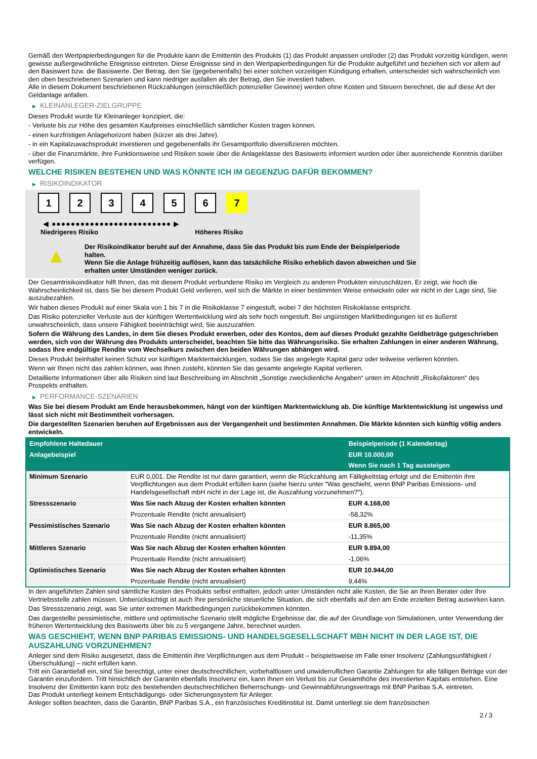Gemäß den Wertpapierbedingungen für die Produkte kann die Emittentin des Produkts (1) das Produkt anpassen und/oder (2) das Produkt vorzeitig kündigen, wenn gewisse außergewöhnliche Ereignisse eintreten. Diese Ereignisse sind in den Wertpapierbedingungen für die Produkte aufgeführt und beziehen sich vor allem auf den Basiswert bzw. die Basiswerte. Der Betrag, den Sie (gegebenenfalls) bei einer solchen vorzeitigen Kündigung erhalten, unterscheidet sich wahrscheinlich von den oben beschriebenen Szenarien und kann niedriger ausfallen als der Betrag, den Sie investiert haben.
Alle in diesem Dokument beschriebenen Rückzahlungen (einschließlich potenzieller Gewinne) werden ohne Kosten und Steuern berechnet, die auf diese Art der Geldanlage anfallen.
▶ KLEINANLEGER-ZIELGRUPPE
Dieses Produkt wurde für Kleinanleger konzipiert, die:
- Verluste bis zur Höhe des gesamten Kaufpreises einschließlich sämtlicher Kosten tragen können.
- einen kurzfristigen Anlagehorizont haben (kürzer als drei Jahre).
- in ein Kapitalzuwachsprodukt investieren und gegebenenfalls ihr Gesamtportfolio diversifizieren möchten.
- über die Finanzmärkte, ihre Funktionsweise und Risiken sowie über die Anlageklasse des Basiswerts informiert wurden oder über ausreichende Kenntnis darüber verfügen.
WELCHE RISIKEN BESTEHEN UND WAS KÖNNTE ICH IM GEGENZUG DAFÜR BEKOMMEN?
▶ RISIKOINDIKATOR
1 2 3 4 5 6 7
◀ ●●●●●●●●●●●●●●●●●●●●●●●●● ▶
Niedrigeres Risiko Höheres Risiko
▲
Der Risikoindikator beruht auf der Annahme, dass Sie das Produkt bis zum Ende der Beispielperiode halten.
Wenn Sie die Anlage frühzeitig auflösen, kann das tatsächliche Risiko erheblich davon abweichen und Sie erhalten unter Umständen weniger zurück.
Der Gesamtrisikoindikator hilft Ihnen, das mit diesem Produkt verbundene Risiko im Vergleich zu anderen Produkten einzuschätzen. Er zeigt, wie hoch die Wahrscheinlichkeit ist, dass Sie bei diesem Produkt Geld verlieren, weil sich die Märkte in einer bestimmten Weise entwickeln oder wir nicht in der Lage sind, Sie auszubezahlen.
Wir haben dieses Produkt auf einer Skala von 1 bis 7 in die Risikoklasse 7 eingestuft, wobei 7 der höchsten Risikoklasse entspricht.
Das Risiko potenzieller Verluste aus der künftigen Wertentwicklung wird als sehr hoch eingestuft. Bei ungünstigen Marktbedingungen ist es äußerst unwahrscheinlich, dass unsere Fähigkeit beeinträchtigt wird, Sie auszuzahlen.
Sofern die Währung des Landes, in dem Sie dieses Produkt erwerben, oder des Kontos, dem auf dieses Produkt gezahlte Geldbeträge gutgeschrieben werden, sich von der Währung des Produkts unterscheidet, beachten Sie bitte das Währungsrisiko. Sie erhalten Zahlungen in einer anderen Währung, sodass Ihre endgültige Rendite vom Wechselkurs zwischen den beiden Währungen abhängen wird.
Dieses Produkt beinhaltet keinen Schutz vor künftigen Marktentwicklungen, sodass Sie das angelegte Kapital ganz oder teilweise verlieren könnten.
Wenn wir Ihnen nicht das zahlen können, was Ihnen zusteht, könnten Sie das gesamte angelegte Kapital verlieren.
Detaillierte Informationen über alle Risiken sind laut Beschreibung im Abschnitt „Sonstige zweckdienliche Angaben“ unten im Abschnitt „Risikofaktoren“ des Prospekts enthalten.
▶ PERFORMANCE-SZENARIEN
Was Sie bei diesem Produkt am Ende herausbekommen, hängt von der künftigen Marktentwicklung ab. Die künftige Marktentwicklung ist ungewiss und lässt sich nicht mit Bestimmtheit vorhersagen.
Die dargestellten Szenarien beruhen auf Ergebnissen aus der Vergangenheit und bestimmten Annahmen. Die Märkte könnten sich künftig völlig anders entwickeln.
| Empfohlene Haltedauer | | Beispielperiode (1 Kalendertag) |
| Anlagebeispiel | | EUR 10.000,00 |
| | | Wenn Sie nach 1 Tag aussteigen |
| Minimum Szenario | EUR 0,001. Die Rendite ist nur dann garantiert, wenn die Rückzahlung am Fälligkeitstag erfolgt und die Emittentin ihre Verpflichtungen aus dem Produkt erfüllen kann (siehe hierzu unter "Was geschieht, wenn BNP Paribas Emissions- und Handelsgesellschaft mbH nicht in der Lage ist, die Auszahlung vorzunehmen?"). | |
| Stressszenario | Was Sie nach Abzug der Kosten erhalten könnten | EUR 4.168,00 |
| | Prozentuale Rendite (nicht annualisiert) | -58,32% |
| Pessimistisches Szenario | Was Sie nach Abzug der Kosten erhalten könnten | EUR 8.865,00 |
| | Prozentuale Rendite (nicht annualisiert) | -11,35% |
| Mittleres Szenario | Was Sie nach Abzug der Kosten erhalten könnten | EUR 9.894,00 |
| | Prozentuale Rendite (nicht annualisiert) | -1,06% |
| Optimistisches Szenario | Was Sie nach Abzug der Kosten erhalten könnten | EUR 10.944,00 |
| | Prozentuale Rendite (nicht annualisiert) | 9,44% |
In den angeführten Zahlen sind sämtliche Kosten des Produkts selbst enthalten, jedoch unter Umständen nicht alle Kosten, die Sie an Ihren Berater oder Ihre Vertriebsstelle zahlen müssen. Unberücksichtigt ist auch Ihre persönliche steuerliche Situation, die sich ebenfalls auf den am Ende erzielten Betrag auswirken kann.
Das Stressszenario zeigt, was Sie unter extremen Marktbedingungen zurückbekommen könnten.
Das dargestellte pessimistische, mittlere und optimistische Szenario stellt mögliche Ergebnisse dar, die auf der Grundlage von Simulationen, unter Verwendung der früheren Wertentwicklung des Basiswerts über bis zu 5 vergangene Jahre, berechnet wurden.
WAS GESCHIEHT, WENN BNP PARIBAS EMISSIONS- UND HANDELSGESELLSCHAFT MBH NICHT IN DER LAGE IST, DIE AUSZAHLUNG VORZUNEHMEN?
Anleger sind dem Risiko ausgesetzt, dass die Emittentin ihre Verpflichtungen aus dem Produkt – beispielsweise im Falle einer Insolvenz (Zahlungsunfähigkeit / Überschuldung) – nicht erfüllen kann.
Tritt ein Garantiefall ein, sind Sie berechtigt, unter einer deutschrechtlichen, vorbehaltlosen und unwiderruflichen Garantie Zahlungen für alle fälligen Beträge von der Garantin einzufordern. Tritt hinsichtlich der Garantin ebenfalls Insolvenz ein, kann Ihnen ein Verlust bis zur Gesamthöhe des investierten Kapitals entstehen. Eine Insolvenz der Emittentin kann trotz des bestehenden deutschrechtlichen Beherrschungs- und Gewinnabführungsvertrags mit BNP Paribas S.A. eintreten.
Das Produkt unterliegt keinem Entschädigungs- oder Sicherungssystem für Anleger.
Anleger sollten beachten, dass die Garantin, BNP Paribas S.A., ein französisches Kreditinstitut ist. Damit unterliegt sie dem französischen
2 / 3